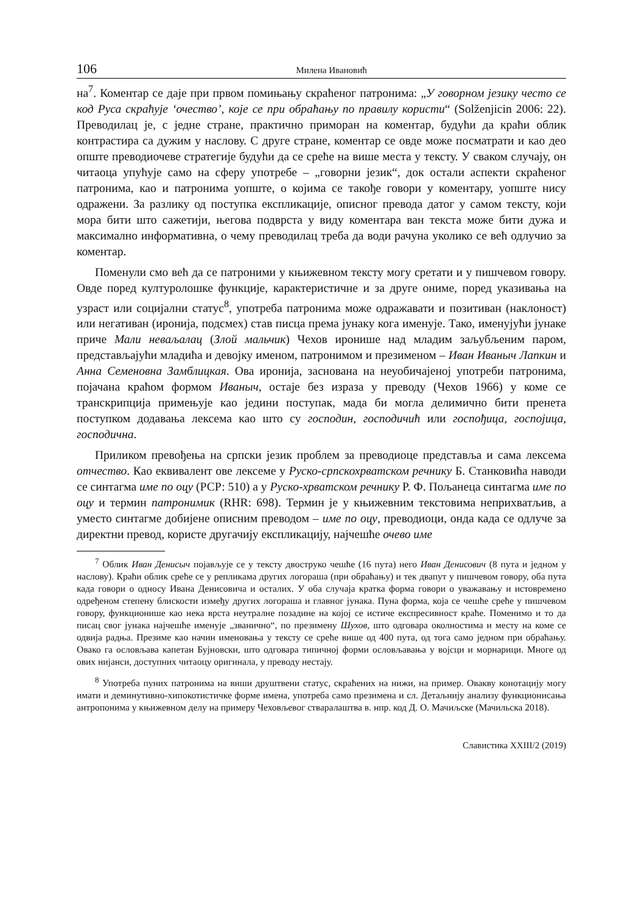106 Милена Ивановић
на<sup>7</sup>. Коментар се даје при првом помињању скраћеног патронима: „У говорном језику често се код Руса скраћује ‘очество’, које се при обраћању по правилу користи“ (Solženjicin 2006: 22). Преводилац је, с једне стране, практично приморан на коментар, будући да краћи облик контрастира са дужим у наслову. С друге стране, коментар се овде може посматрати и као део опште преводиочеве стратегије будући да се среће на више места у тексту. У сваком случају, он читаоца упућује само на сферу употребе – „говорни језик“, док остали аспекти скраћеног патронима, као и патронима уопште, о којима се такође говори у коментару, уопште нису одражени. За разлику од поступка експликације, описног превода датог у самом тексту, који мора бити што сажетији, његова подврста у виду коментара ван текста може бити дужа и максимално информативна, о чему преводилац треба да води рачуна уколико се већ одлучио за коментар.
Поменули смо већ да се патроними у књижевном тексту могу сретати и у пишчевом говору. Овде поред културолошке функције, карактеристичне и за друге ониме, поред указивања на узраст или социјални статус<sup>8</sup>, употреба патронима може одражавати и позитиван (наклоност) или негативан (иронија, подсмех) став писца према јунаку кога именује. Тако, именујући јунаке приче Мали неваљалац (Злой мальчик) Чехов иронише над младим заљубљеним паром, представљајући младића и девојку именом, патронимом и презименом – Иван Иваныч Лапкин и Анна Семеновна Замблицкая. Ова иронија, заснована на неуобичајеној употреби патронима, појачана краћом формом Иваныч, остаје без израза у преводу (Чехов 1966) у коме се транскрипција примењује као једини поступак, мада би могла делимично бити пренета поступком додавања лексема као што су господин, господичић или госпођица, госпојица, господична.
Приликом превођења на српски језик проблем за преводиоце представља и сама лексема отчество. Као еквивалент ове лексеме у Руско-српскохрватском речнику Б. Станковића наводи се синтагма име по оцу (РСР: 510) а у Руско-хрватском речнику Р. Ф. Пољанеца синтагма име по оцу и термин патронимик (RHR: 698). Термин је у књижевним текстовима неприхватљив, а уместо синтагме добијене описним преводом – име по оцу, преводиоци, онда када се одлуче за директни превод, користе другачију експликацију, најчешће очево име
<sup>7</sup> Облик Иван Денисыч појављује се у тексту двоструко чешће (16 пута) него Иван Денисович (8 пута и једном у наслову). Краћи облик среће се у репликама других логораша (при обраћању) и тек двапут у пишчевом говору, оба пута када говори о односу Ивана Денисовича и осталих. У оба случаја кратка форма говори о уважавању и истовремено одређеном степену блискости између других логораша и главног јунака. Пуна форма, која се чешће среће у пишчевом говору, функционише као нека врста неутралне позадине на којој се истиче експресивност краће. Поменимо и то да писац свог јунака најчешће именује „званично“, по презимену Шухов, што одговара околностима и месту на коме се одвија радња. Презиме као начин именовања у тексту се среће више од 400 пута, од тога само једном при обраћању. Овако га ословљава капетан Бујновски, што одговара типичној форми ословљавања у војсци и морнарици. Многе од ових нијанси, доступних читаоцу оригинала, у преводу нестају.
<sup>8</sup> Употреба пуних патронима на виши друштвени статус, скраћених на нижи, на пример. Овакву конотацију могу имати и деминутивно-хипокотистичке форме имена, употреба само презимена и сл. Детаљнију анализу функционисања антропонима у књижевном делу на примеру Чеховљевог стваралаштва в. нпр. код Д. О. Мачиљске (Мачильска 2018).
Славистика XXIII/2 (2019)